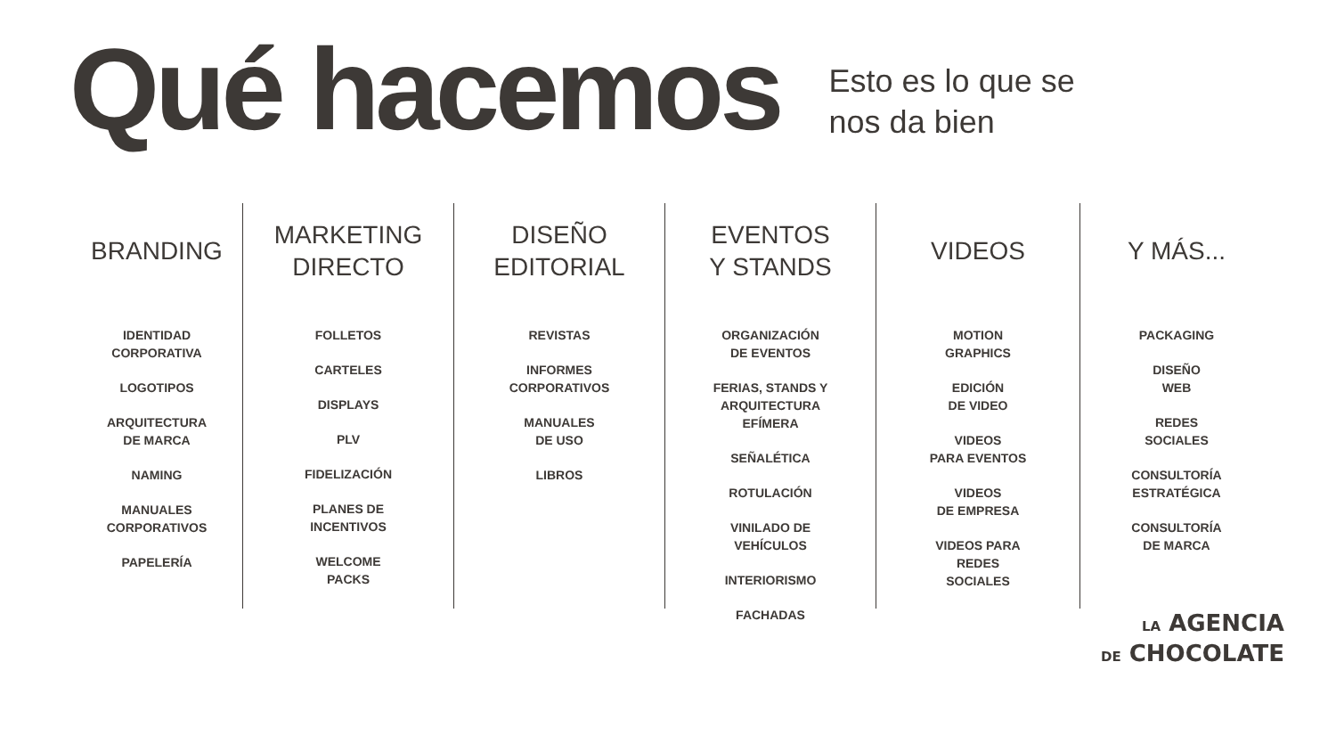Qué hacemos
Esto es lo que se
nos da bien
BRANDING
IDENTIDAD
CORPORATIVA
LOGOTIPOS
ARQUITECTURA
DE MARCA
NAMING
MANUALES
CORPORATIVOS
PAPELERÍA
MARKETING
DIRECTO
FOLLETOS
CARTELES
DISPLAYS
PLV
FIDELIZACIÓN
PLANES DE
INCENTIVOS
WELCOME
PACKS
DISEÑO
EDITORIAL
REVISTAS
INFORMES
CORPORATIVOS
MANUALES
DE USO
LIBROS
EVENTOS
Y STANDS
ORGANIZACIÓN
DE EVENTOS
FERIAS, STANDS Y
ARQUITECTURA
EFÍMERA
SEÑALÉTICA
ROTULACIÓN
VINILADO DE
VEHÍCULOS
INTERIORISMO
FACHADAS
VIDEOS
MOTION
GRAPHICS
EDICIÓN
DE VIDEO
VIDEOS
PARA EVENTOS
VIDEOS
DE EMPRESA
VIDEOS PARA
REDES
SOCIALES
Y MÁS...
PACKAGING
DISEÑO
WEB
REDES
SOCIALES
CONSULTORÍA
ESTRATÉGICA
CONSULTORÍA
DE MARCA
LA AGENCIA
DE CHOCOLATE